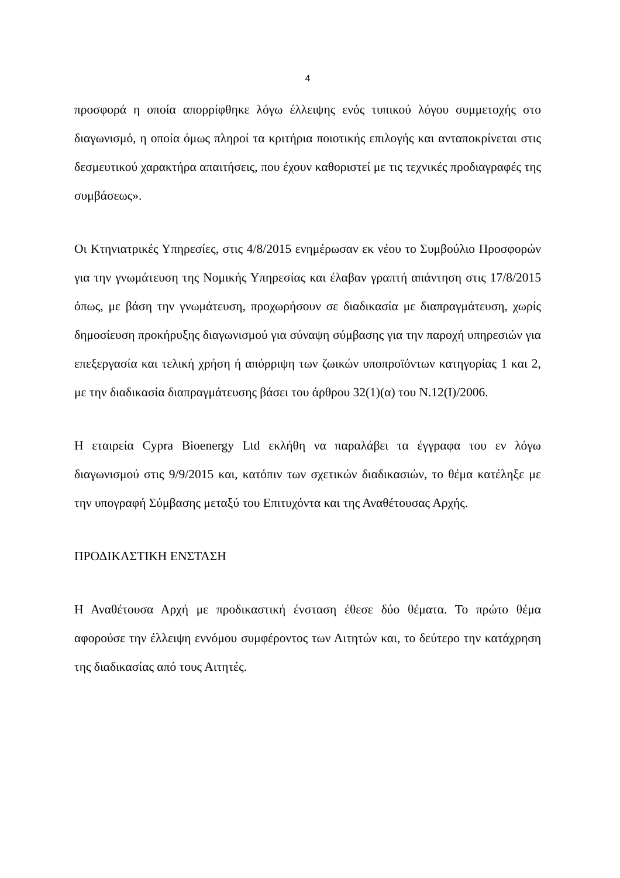4
προσφορά η οποία απορρίφθηκε λόγω έλλειψης ενός τυπικού λόγου συμμετοχής στο διαγωνισμό, η οποία όμως πληροί τα κριτήρια ποιοτικής επιλογής και ανταποκρίνεται στις δεσμευτικού χαρακτήρα απαιτήσεις, που έχουν καθοριστεί με τις τεχνικές προδιαγραφές της συμβάσεως».
Οι Κτηνιατρικές Υπηρεσίες, στις 4/8/2015 ενημέρωσαν εκ νέου το Συμβούλιο Προσφορών για την γνωμάτευση της Νομικής Υπηρεσίας και έλαβαν γραπτή απάντηση στις 17/8/2015 όπως, με βάση την γνωμάτευση, προχωρήσουν σε διαδικασία με διαπραγμάτευση, χωρίς δημοσίευση προκήρυξης διαγωνισμού για σύναψη σύμβασης για την παροχή υπηρεσιών για επεξεργασία και τελική χρήση ή απόρριψη των ζωικών υποπροϊόντων κατηγορίας 1 και 2, με την διαδικασία διαπραγμάτευσης βάσει του άρθρου 32(1)(α) του Ν.12(Ι)/2006.
Η εταιρεία Cypra Bioenergy Ltd εκλήθη να παραλάβει τα έγγραφα του εν λόγω διαγωνισμού στις 9/9/2015 και, κατόπιν των σχετικών διαδικασιών, το θέμα κατέληξε με την υπογραφή Σύμβασης μεταξύ του Επιτυχόντα και της Αναθέτουσας Αρχής.
ΠΡΟΔΙΚΑΣΤΙΚΗ ΕΝΣΤΑΣΗ
Η Αναθέτουσα Αρχή με προδικαστική ένσταση έθεσε δύο θέματα. Το πρώτο θέμα αφορούσε την έλλειψη εννόμου συμφέροντος των Αιτητών και, το δεύτερο την κατάχρηση της διαδικασίας από τους Αιτητές.